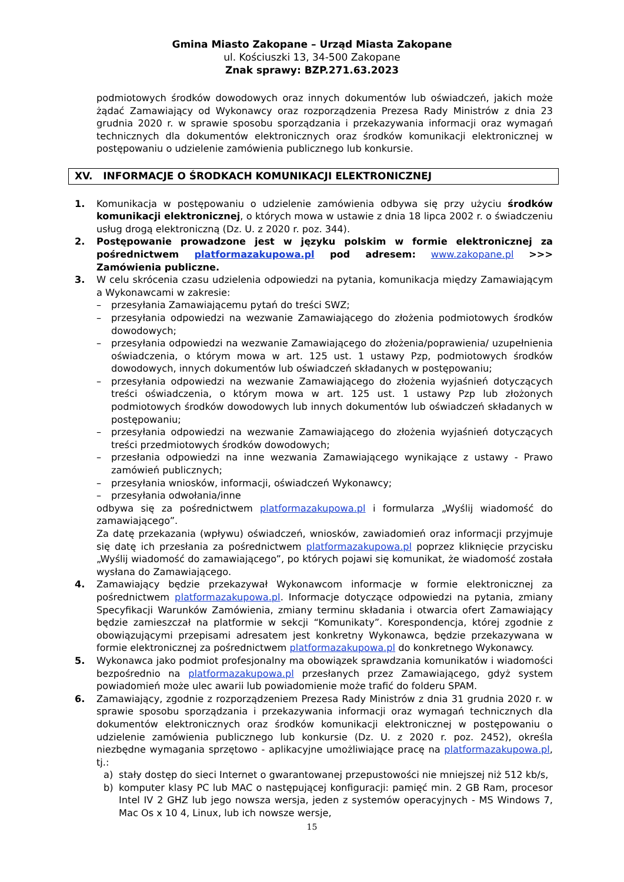Gmina Miasto Zakopane – Urząd Miasta Zakopane
ul. Kościuszki 13, 34-500 Zakopane
Znak sprawy: BZP.271.63.2023
podmiotowych środków dowodowych oraz innych dokumentów lub oświadczeń, jakich może żądać Zamawiający od Wykonawcy oraz rozporządzenia Prezesa Rady Ministrów z dnia 23 grudnia 2020 r. w sprawie sposobu sporządzania i przekazywania informacji oraz wymagań technicznych dla dokumentów elektronicznych oraz środków komunikacji elektronicznej w postępowaniu o udzielenie zamówienia publicznego lub konkursie.
XV. INFORMACJE O ŚRODKACH KOMUNIKACJI ELEKTRONICZNEJ
1. Komunikacja w postępowaniu o udzielenie zamówienia odbywa się przy użyciu środków komunikacji elektronicznej, o których mowa w ustawie z dnia 18 lipca 2002 r. o świadczeniu usług drogą elektroniczną (Dz. U. z 2020 r. poz. 344).
2. Postępowanie prowadzone jest w języku polskim w formie elektronicznej za pośrednictwem platformazakupowa.pl pod adresem: www.zakopane.pl >>> Zamówienia publiczne.
3. W celu skrócenia czasu udzielenia odpowiedzi na pytania, komunikacja między Zamawiającym a Wykonawcami w zakresie:
– przesyłania Zamawiającemu pytań do treści SWZ;
– przesyłania odpowiedzi na wezwanie Zamawiającego do złożenia podmiotowych środków dowodowych;
– przesyłania odpowiedzi na wezwanie Zamawiającego do złożenia/poprawienia/ uzupełnienia oświadczenia, o którym mowa w art. 125 ust. 1 ustawy Pzp, podmiotowych środków dowodowych, innych dokumentów lub oświadczeń składanych w postępowaniu;
– przesyłania odpowiedzi na wezwanie Zamawiającego do złożenia wyjaśnień dotyczących treści oświadczenia, o którym mowa w art. 125 ust. 1 ustawy Pzp lub złożonych podmiotowych środków dowodowych lub innych dokumentów lub oświadczeń składanych w postępowaniu;
– przesyłania odpowiedzi na wezwanie Zamawiającego do złożenia wyjaśnień dotyczących treści przedmiotowych środków dowodowych;
– przesłania odpowiedzi na inne wezwania Zamawiającego wynikające z ustawy - Prawo zamówień publicznych;
– przesyłania wniosków, informacji, oświadczeń Wykonawcy;
– przesyłania odwołania/inne
odbywa się za pośrednictwem platformazakupowa.pl i formularza „Wyślij wiadomość do zamawiającego”.
Za datę przekazania (wpływu) oświadczeń, wniosków, zawiadomień oraz informacji przyjmuje się datę ich przesłania za pośrednictwem platformazakupowa.pl poprzez kliknięcie przycisku „Wyślij wiadomość do zamawiającego”, po których pojawi się komunikat, że wiadomość została wysłana do Zamawiającego.
4. Zamawiający będzie przekazywał Wykonawcom informacje w formie elektronicznej za pośrednictwem platformazakupowa.pl. Informacje dotyczące odpowiedzi na pytania, zmiany Specyfikacji Warunków Zamówienia, zmiany terminu składania i otwarcia ofert Zamawiający będzie zamieszczał na platformie w sekcji “Komunikaty”. Korespondencja, której zgodnie z obowiązującymi przepisami adresatem jest konkretny Wykonawca, będzie przekazywana w formie elektronicznej za pośrednictwem platformazakupowa.pl do konkretnego Wykonawcy.
5. Wykonawca jako podmiot profesjonalny ma obowiązek sprawdzania komunikatów i wiadomości bezpośrednio na platformazakupowa.pl przesłanych przez Zamawiającego, gdyż system powiadomień może ulec awarii lub powiadomienie może trafić do folderu SPAM.
6. Zamawiający, zgodnie z rozporządzeniem Prezesa Rady Ministrów z dnia 31 grudnia 2020 r. w sprawie sposobu sporządzania i przekazywania informacji oraz wymagań technicznych dla dokumentów elektronicznych oraz środków komunikacji elektronicznej w postępowaniu o udzielenie zamówienia publicznego lub konkursie (Dz. U. z 2020 r. poz. 2452), określa niezbędne wymagania sprzętowo - aplikacyjne umożliwiające pracę na platformazakupowa.pl, tj.:
a) stały dostęp do sieci Internet o gwarantowanej przepustowości nie mniejszej niż 512 kb/s,
b) komputer klasy PC lub MAC o następującej konfiguracji: pamięć min. 2 GB Ram, procesor Intel IV 2 GHZ lub jego nowsza wersja, jeden z systemów operacyjnych - MS Windows 7, Mac Os x 10 4, Linux, lub ich nowsze wersje,
15